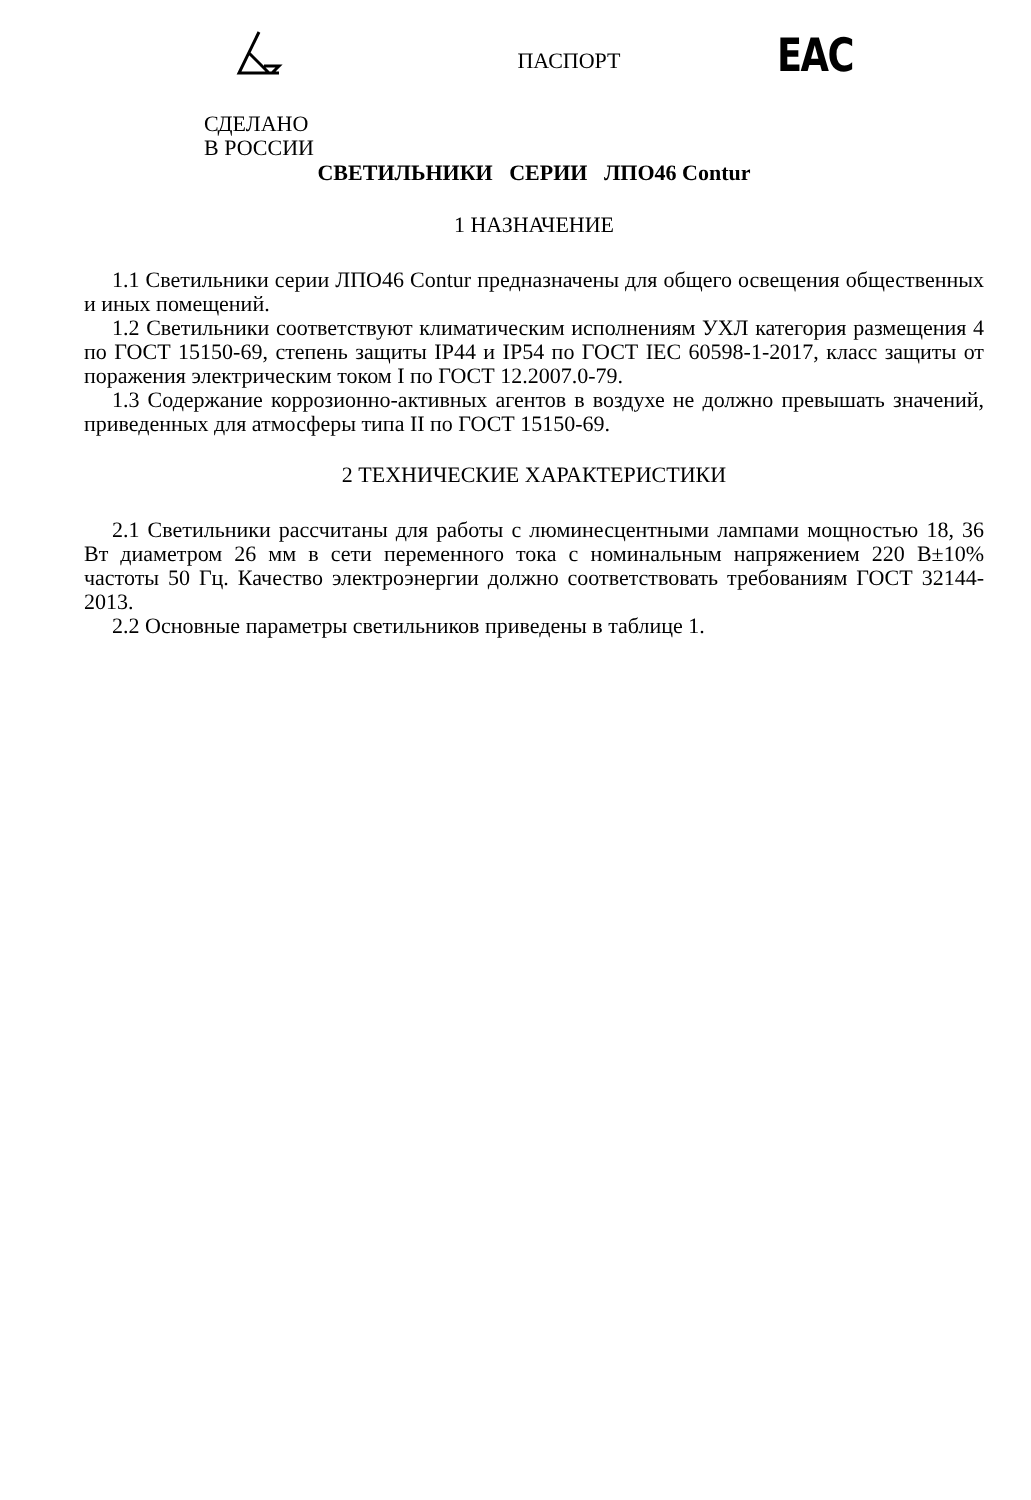ПАСПОРТ
ЕАС
СДЕЛАНО
В РОССИИ
СВЕТИЛЬНИКИ СЕРИИ ЛПО46 Contur
1 НАЗНАЧЕНИЕ
1.1 Светильники серии ЛПО46 Contur предназначены для общего освещения общественных и иных помещений.
1.2 Светильники соответствуют климатическим исполнениям УХЛ категория размещения 4 по ГОСТ 15150-69, степень защиты IP44 и IP54 по ГОСТ IEC 60598-1-2017, класс защиты от поражения электрическим током I по ГОСТ 12.2007.0-79.
1.3 Содержание коррозионно-активных агентов в воздухе не должно превышать значений, приведенных для атмосферы типа II по ГОСТ 15150-69.
2 ТЕХНИЧЕСКИЕ ХАРАКТЕРИСТИКИ
2.1 Светильники рассчитаны для работы с люминесцентными лампами мощностью 18, 36 Вт диаметром 26 мм в сети переменного тока с номинальным напряжением 220 В±10% частоты 50 Гц. Качество электроэнергии должно соответствовать требованиям ГОСТ 32144-2013.
2.2 Основные параметры светильников приведены в таблице 1.